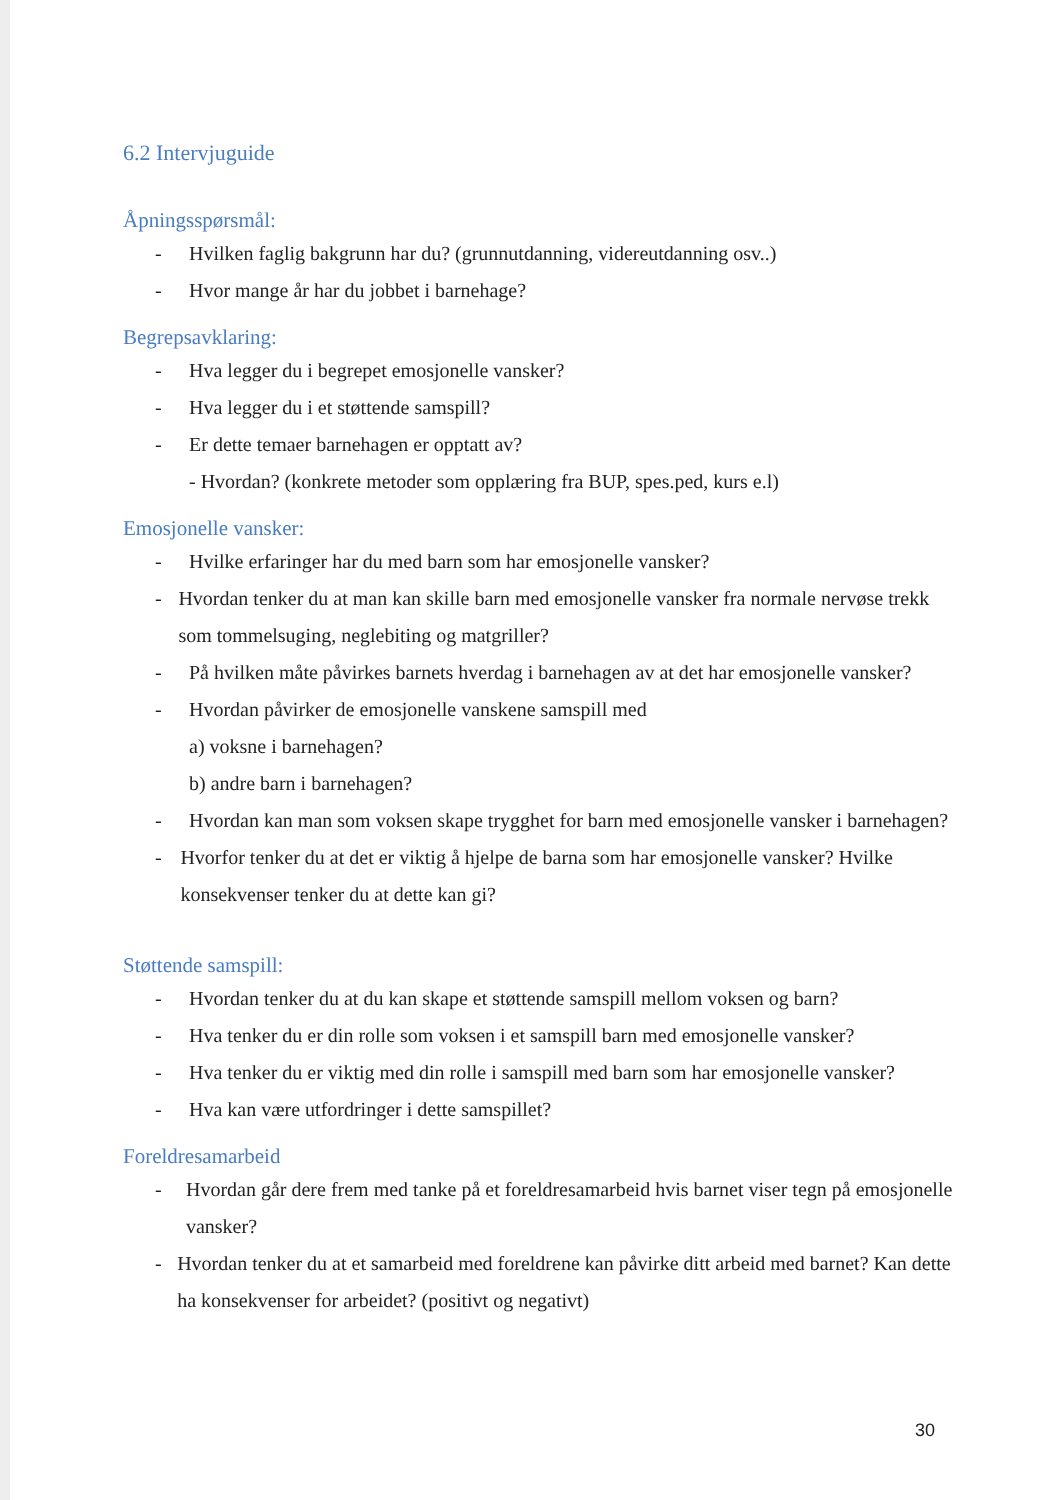6.2 Intervjuguide
Åpningsspørsmål:
- Hvilken faglig bakgrunn har du? (grunnutdanning, videreutdanning osv..)
- Hvor mange år har du jobbet i barnehage?
Begrepsavklaring:
- Hva legger du i begrepet emosjonelle vansker?
- Hva legger du i et støttende samspill?
- Er dette temaer barnehagen er opptatt av?
- Hvordan? (konkrete metoder som opplæring fra BUP, spes.ped, kurs e.l)
Emosjonelle vansker:
- Hvilke erfaringer har du med barn som har emosjonelle vansker?
- Hvordan tenker du at man kan skille barn med emosjonelle vansker fra normale nervøse trekk som tommelsuging, neglebiting og matgriller?
- På hvilken måte påvirkes barnets hverdag i barnehagen av at det har emosjonelle vansker?
- Hvordan påvirker de emosjonelle vanskene samspill med
a) voksne i barnehagen?
b) andre barn i barnehagen?
- Hvordan kan man som voksen skape trygghet for barn med emosjonelle vansker i barnehagen?
- Hvorfor tenker du at det er viktig å hjelpe de barna som har emosjonelle vansker? Hvilke konsekvenser tenker du at dette kan gi?
Støttende samspill:
- Hvordan tenker du at du kan skape et støttende samspill mellom voksen og barn?
- Hva tenker du er din rolle som voksen i et samspill barn med emosjonelle vansker?
- Hva tenker du er viktig med din rolle i samspill med barn som har emosjonelle vansker?
- Hva kan være utfordringer i dette samspillet?
Foreldresamarbeid
- Hvordan går dere frem med tanke på et foreldresamarbeid hvis barnet viser tegn på emosjonelle vansker?
- Hvordan tenker du at et samarbeid med foreldrene kan påvirke ditt arbeid med barnet? Kan dette ha konsekvenser for arbeidet? (positivt og negativt)
30